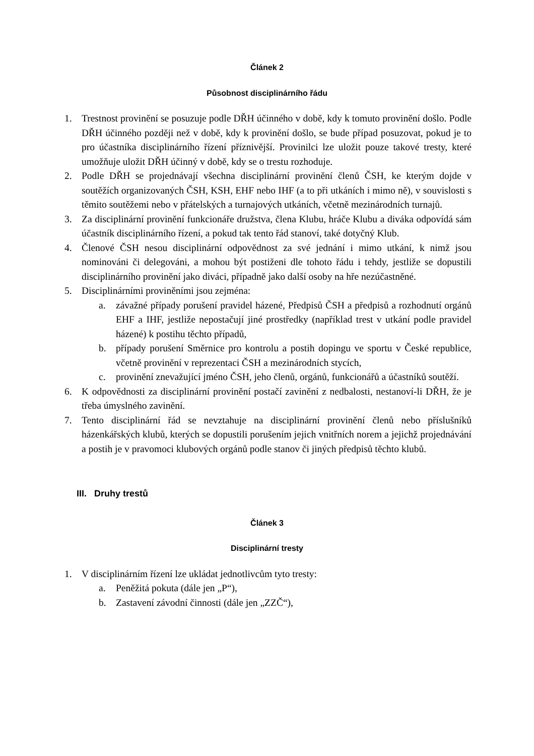Článek 2
Působnost disciplinárního řádu
1. Trestnost provinění se posuzuje podle DŘH účinného v době, kdy k tomuto provinění došlo. Podle DŘH účinného později než v době, kdy k provinění došlo, se bude případ posuzovat, pokud je to pro účastníka disciplinárního řízení příznivější. Provinilci lze uložit pouze takové tresty, které umožňuje uložit DŘH účinný v době, kdy se o trestu rozhoduje.
2. Podle DŘH se projednávají všechna disciplinární provinění členů ČSH, ke kterým dojde v soutěžích organizovaných ČSH, KSH, EHF nebo IHF (a to při utkáních i mimo ně), v souvislosti s těmito soutěžemi nebo v přátelských a turnajových utkáních, včetně mezinárodních turnajů.
3. Za disciplinární provinění funkcionáře družstva, člena Klubu, hráče Klubu a diváka odpovídá sám účastník disciplinárního řízení, a pokud tak tento řád stanoví, také dotyčný Klub.
4. Členové ČSH nesou disciplinární odpovědnost za své jednání i mimo utkání, k nimž jsou nominováni či delegováni, a mohou být postiženi dle tohoto řádu i tehdy, jestliže se dopustili disciplinárního provinění jako diváci, případně jako další osoby na hře nezúčastněné.
5. Disciplinárními proviněními jsou zejména:
a. závažné případy porušení pravidel házené, Předpisů ČSH a předpisů a rozhodnutí orgánů EHF a IHF, jestliže nepostačují jiné prostředky (například trest v utkání podle pravidel házené) k postihu těchto případů,
b. případy porušení Směrnice pro kontrolu a postih dopingu ve sportu v České republice, včetně provinění v reprezentaci ČSH a mezinárodních stycích,
c. provinění znevažující jméno ČSH, jeho členů, orgánů, funkcionářů a účastníků soutěží.
6. K odpovědnosti za disciplinární provinění postačí zavinění z nedbalosti, nestanoví-li DŘH, že je třeba úmyslného zavinění.
7. Tento disciplinární řád se nevztahuje na disciplinární provinění členů nebo příslušníků házenkářských klubů, kterých se dopustili porušením jejich vnitřních norem a jejichž projednávání a postih je v pravomoci klubových orgánů podle stanov či jiných předpisů těchto klubů.
III. Druhy trestů
Článek 3
Disciplinární tresty
1. V disciplinárním řízení lze ukládat jednotlivcům tyto tresty:
a. Peněžitá pokuta (dále jen „P“),
b. Zastavení závodní činnosti (dále jen „ZZČ“),